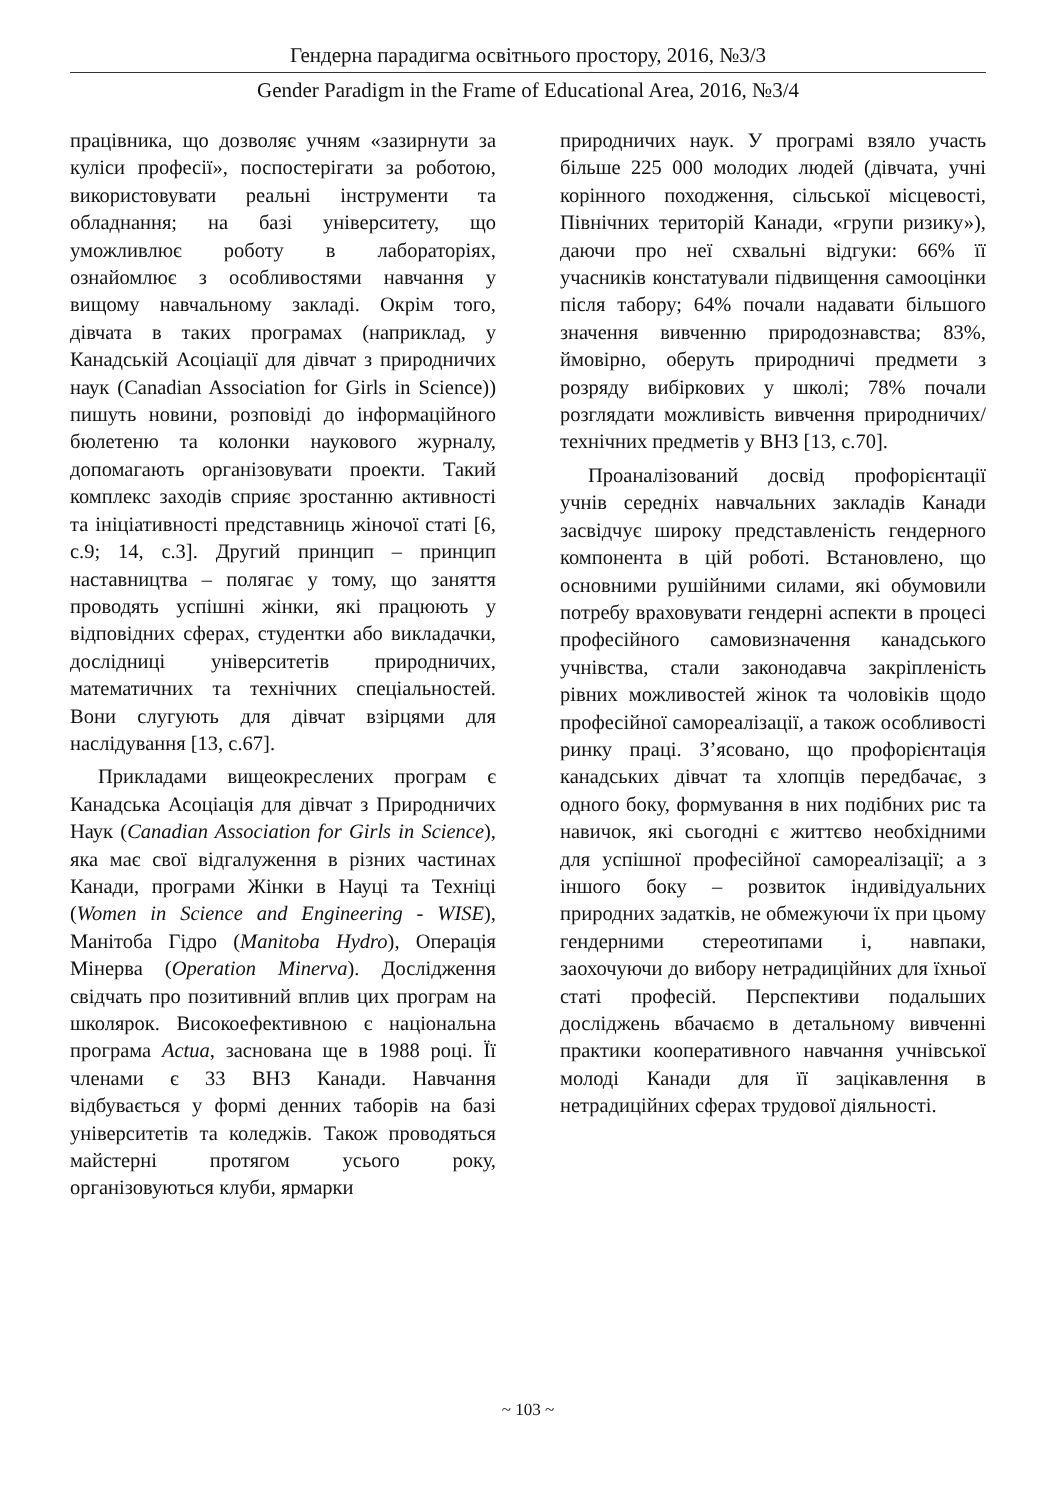Гендерна парадигма освітнього простору, 2016, №3/3
Gender Paradigm in the Frame of Educational Area, 2016, №3/4
працівника, що дозволяє учням «зазирнути за куліси професії», поспостерігати за роботою, використовувати реальні інструменти та обладнання; на базі університету, що уможливлює роботу в лабораторіях, ознайомлює з особливостями навчання у вищому навчальному закладі. Окрім того, дівчата в таких програмах (наприклад, у Канадській Асоціації для дівчат з природничих наук (Canadian Association for Girls in Science)) пишуть новини, розповіді до інформаційного бюлетеню та колонки наукового журналу, допомагають організовувати проекти. Такий комплекс заходів сприяє зростанню активності та ініціативності представниць жіночої статі [6, с.9; 14, с.3]. Другий принцип – принцип наставництва – полягає у тому, що заняття проводять успішні жінки, які працюють у відповідних сферах, студентки або викладачки, дослідниці університетів природничих, математичних та технічних спеціальностей. Вони слугують для дівчат взірцями для наслідування [13, с.67].
Прикладами вищеокреслених програм є Канадська Асоціація для дівчат з Природничих Наук (Canadian Association for Girls in Science), яка має свої відгалуження в різних частинах Канади, програми Жінки в Науці та Техніці (Women in Science and Engineering - WISE), Манітоба Гідро (Manitoba Hydro), Операція Мінерва (Operation Minerva). Дослідження свідчать про позитивний вплив цих програм на школярок. Високоефективною є національна програма Actua, заснована ще в 1988 році. Її членами є 33 ВНЗ Канади. Навчання відбувається у формі денних таборів на базі університетів та коледжів. Також проводяться майстерні протягом усього року, організовуються клуби, ярмарки
природничих наук. У програмі взяло участь більше 225 000 молодих людей (дівчата, учні корінного походження, сільської місцевості, Північних територій Канади, «групи ризику»), даючи про неї схвальні відгуки: 66% її учасників констатували підвищення самооцінки після табору; 64% почали надавати більшого значення вивченню природознавства; 83%, ймовірно, оберуть природничі предмети з розряду вибіркових у школі; 78% почали розглядати можливість вивчення природничих/технічних предметів у ВНЗ [13, с.70].
Проаналізований досвід профорієнтації учнів середніх навчальних закладів Канади засвідчує широку представленість гендерного компонента в цій роботі. Встановлено, що основними рушійними силами, які обумовили потребу враховувати гендерні аспекти в процесі професійного самовизначення канадського учнівства, стали законодавча закріпленість рівних можливостей жінок та чоловіків щодо професійної самореалізації, а також особливості ринку праці. З’ясовано, що профорієнтація канадських дівчат та хлопців передбачає, з одного боку, формування в них подібних рис та навичок, які сьогодні є життєво необхідними для успішної професійної самореалізації; а з іншого боку – розвиток індивідуальних природних задатків, не обмежуючи їх при цьому гендерними стереотипами і, навпаки, заохочуючи до вибору нетрадиційних для їхньої статі професій. Перспективи подальших досліджень вбачаємо в детальному вивченні практики кооперативного навчання учнівської молоді Канади для її зацікавлення в нетрадиційних сферах трудової діяльності.
~ 103 ~